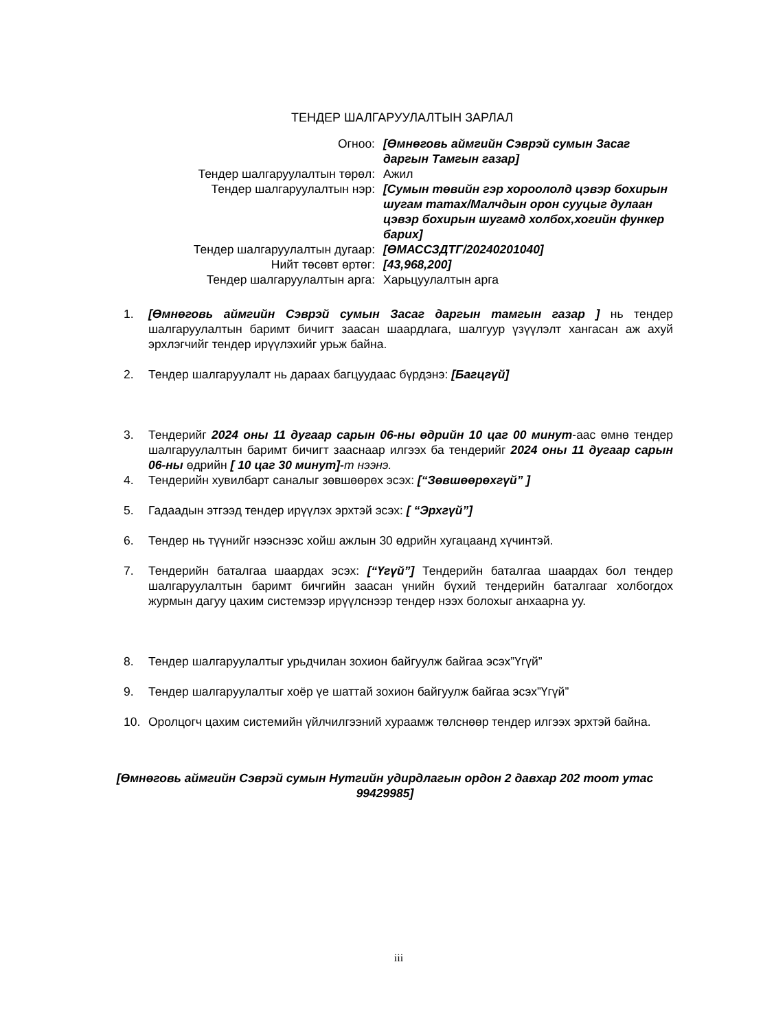ТЕНДЕР ШАЛГАРУУЛАЛТЫН ЗАРЛАЛ
| Огноо: | [Өмнөговь аймгийн Сэврэй сумын Засаг даргын Тамгын газар] |
| Тендер шалгаруулалтын төрөл: | Ажил |
| Тендер шалгаруулалтын нэр: | [Сумын төвийн гэр хороололд цэвэр бохирын шугам татах/Малчдын орон сууцыг дулаан цэвэр бохирын шугамд холбох,хогийн функер барих] |
| Тендер шалгаруулалтын дугаар: | [ӨМАССЗДТГ/20240201040] |
| Нийт төсөвт өртөг: | [43,968,200] |
| Тендер шалгаруулалтын арга: | Харьцуулалтын арга |
1. [Өмнөговь аймгийн Сэврэй сумын Засаг даргын тамгын газар ] нь тендер шалгаруулалтын баримт бичигт заасан шаардлага, шалгуур үзүүлэлт хангасан аж ахуй эрхлэгчийг тендер ирүүлэхийг урьж байна.
2. Тендер шалгаруулалт нь дараах багцуудаас бүрдэнэ: [Багцгүй]
3. Тендерийг 2024 оны 11 дугаар сарын 06-ны өдрийн 10 цаг 00 минут-аас өмнө тендер шалгаруулалтын баримт бичигт зааснаар илгээх ба тендерийг 2024 оны 11 дугаар сарын 06-ны өдрийн [ 10 цаг 30 минут]-т нээнэ.
4. Тендерийн хувилбарт саналыг зөвшөөрөх эсэх: [“Зөвшөөрөхгүй” ]
5. Гадаадын этгээд тендер ирүүлэх эрхтэй эсэх: [ “Эрхгүй”]
6. Тендер нь түүнийг нээснээс хойш ажлын 30 өдрийн хугацаанд хүчинтэй.
7. Тендерийн баталгаа шаардах эсэх: [“Үгүй”] Тендерийн баталгаа шаардах бол тендер шалгаруулалтын баримт бичгийн заасан үнийн бүхий тендерийн баталгааг холбогдох журмын дагуу цахим системээр ирүүлснээр тендер нээх болохыг анхаарна уу.
8. Тендер шалгаруулалтыг урьдчилан зохион байгуулж байгаа эсэх”Үгүй”
9. Тендер шалгаруулалтыг хоёр үе шаттай зохион байгуулж байгаа эсэх”Үгүй”
10. Оролцогч цахим системийн үйлчилгээний хураамж төлснөөр тендер илгээх эрхтэй байна.
[Өмнөговь аймгийн Сэврэй сумын Нутгийн удирдлагын ордон 2 давхар 202 тоот утас 99429985]
iii